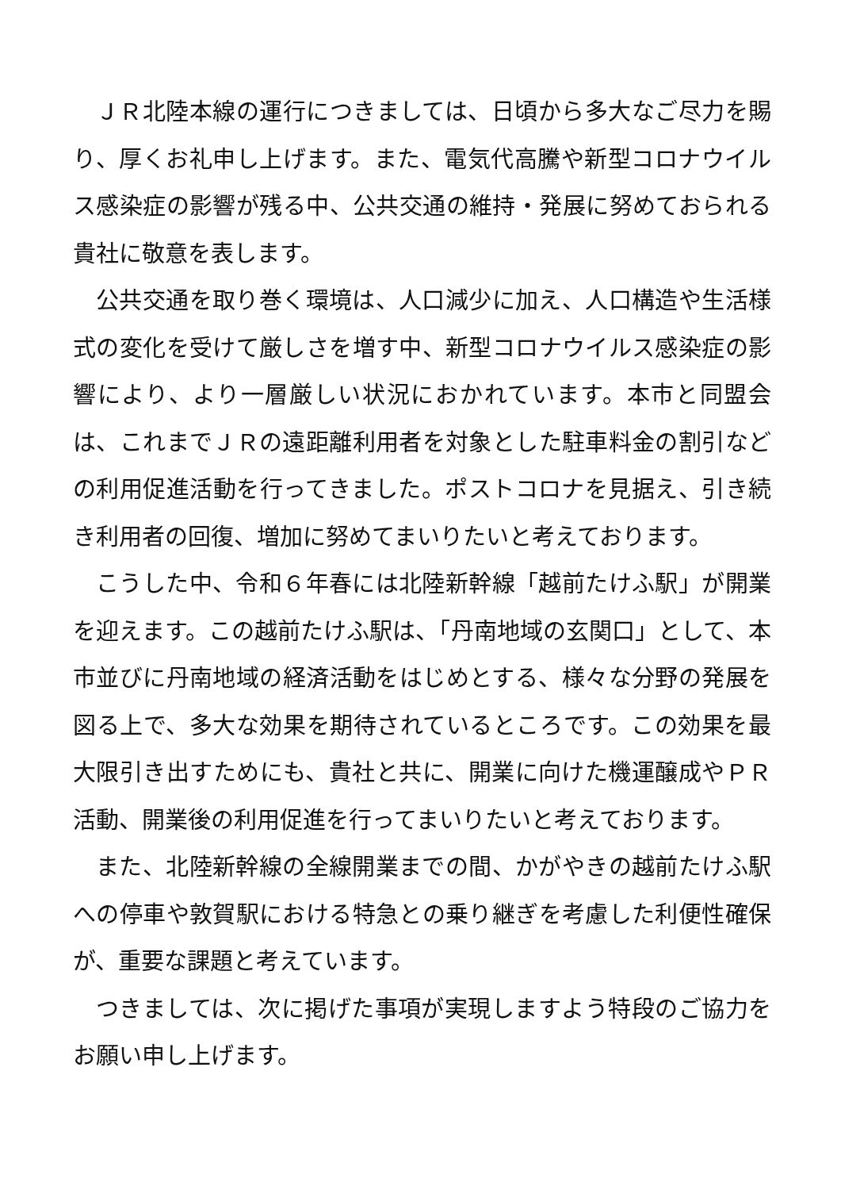ＪＲ北陸本線の運行につきましては、日頃から多大なご尽力を賜り、厚くお礼申し上げます。また、電気代高騰や新型コロナウイルス感染症の影響が残る中、公共交通の維持・発展に努めておられる貴社に敬意を表します。
公共交通を取り巻く環境は、人口減少に加え、人口構造や生活様式の変化を受けて厳しさを増す中、新型コロナウイルス感染症の影響により、より一層厳しい状況におかれています。本市と同盟会は、これまでＪＲの遠距離利用者を対象とした駐車料金の割引などの利用促進活動を行ってきました。ポストコロナを見据え、引き続き利用者の回復、増加に努めてまいりたいと考えております。
こうした中、令和６年春には北陸新幹線「越前たけふ駅」が開業を迎えます。この越前たけふ駅は、「丹南地域の玄関口」として、本市並びに丹南地域の経済活動をはじめとする、様々な分野の発展を図る上で、多大な効果を期待されているところです。この効果を最大限引き出すためにも、貴社と共に、開業に向けた機運醸成やＰＲ活動、開業後の利用促進を行ってまいりたいと考えております。
また、北陸新幹線の全線開業までの間、かがやきの越前たけふ駅への停車や敦賀駅における特急との乗り継ぎを考慮した利便性確保が、重要な課題と考えています。
つきましては、次に掲げた事項が実現しますよう特段のご協力をお願い申し上げます。